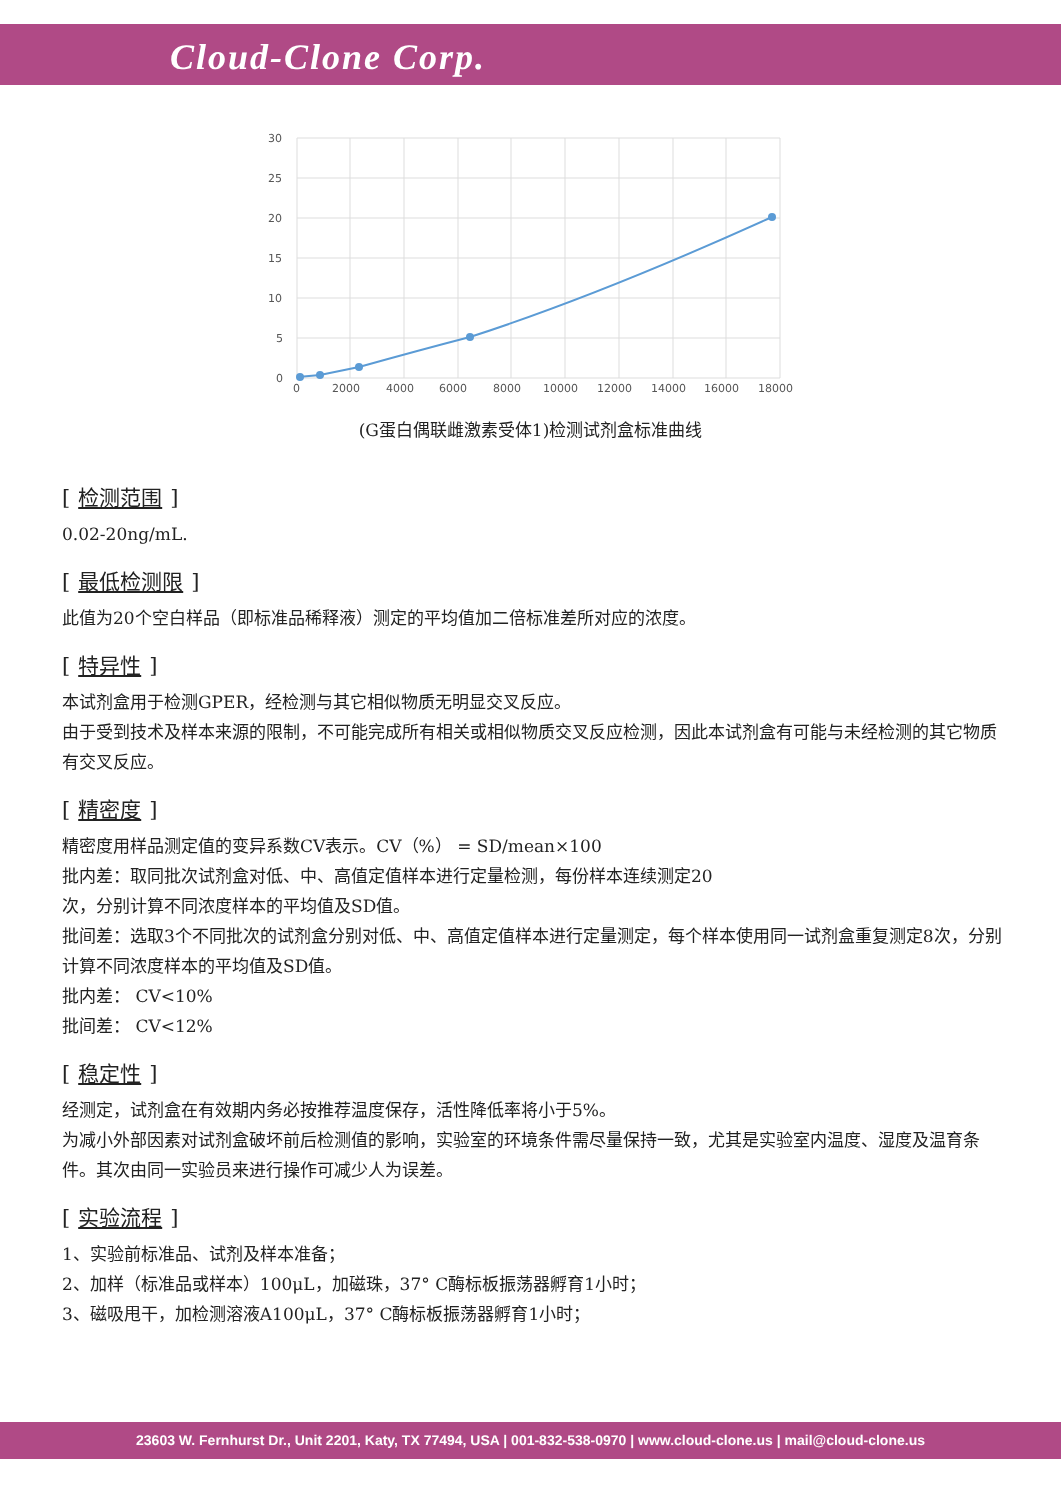Cloud-Clone Corp.
30
25
20
15
10
5
0
0
2000
4000
6000
8000
10000
12000
14000
16000
18000
(G蛋白偶联雌激素受体1)检测试剂盒标准曲线
[检测范围]
0.02-20ng/mL.
[最低检测限]
此值为20个空白样品（即标准品稀释液）测定的平均值加二倍标准差所对应的浓度。
[特异性]
本试剂盒用于检测GPER，经检测与其它相似物质无明显交叉反应。
由于受到技术及样本来源的限制，不可能完成所有相关或相似物质交叉反应检测，因此本试剂盒有可能与未经检测的其它物质有交叉反应。
[精密度]
精密度用样品测定值的变异系数CV表示。CV（%） = SD/mean×100
批内差：取同批次试剂盒对低、中、高值定值样本进行定量检测，每份样本连续测定20
次，分别计算不同浓度样本的平均值及SD值。
批间差：选取3个不同批次的试剂盒分别对低、中、高值定值样本进行定量测定，每个样本使用同一试剂盒重复测定8次，分别计算不同浓度样本的平均值及SD值。
批内差： CV<10%
批间差： CV<12%
[稳定性]
经测定，试剂盒在有效期内务必按推荐温度保存，活性降低率将小于5%。
为减小外部因素对试剂盒破坏前后检测值的影响，实验室的环境条件需尽量保持一致，尤其是实验室内温度、湿度及温育条件。其次由同一实验员来进行操作可减少人为误差。
[实验流程]
1、实验前标准品、试剂及样本准备；
2、加样（标准品或样本）100μL，加磁珠，37° C酶标板振荡器孵育1小时；
3、磁吸甩干，加检测溶液A100μL，37° C酶标板振荡器孵育1小时；
23603 W. Fernhurst Dr., Unit 2201, Katy, TX 77494, USA | 001-832-538-0970 | www.cloud-clone.us | mail@cloud-clone.us